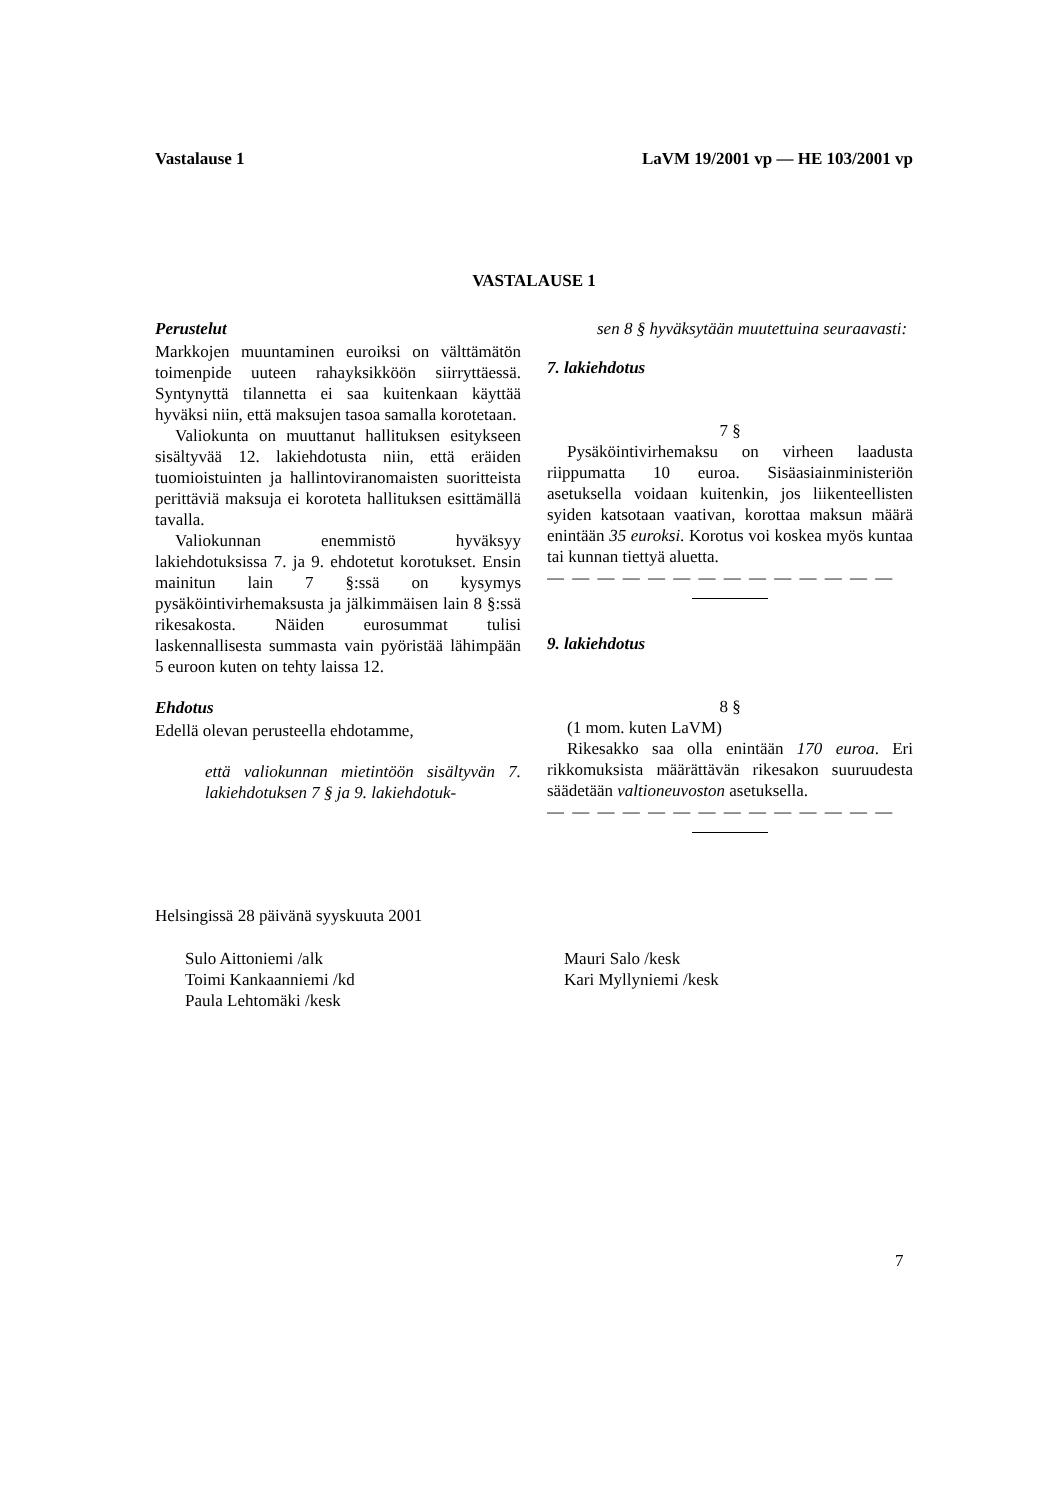Vastalause 1 LaVM 19/2001 vp — HE 103/2001 vp
VASTALAUSE 1
Perustelut
Markkojen muuntaminen euroiksi on välttämätön toimenpide uuteen rahayksikköön siirryttäessä. Syntynyttä tilannetta ei saa kuitenkaan käyttää hyväksi niin, että maksujen tasoa samalla korotetaan.
Valiokunta on muuttanut hallituksen esitykseen sisältyvää 12. lakiehdotusta niin, että eräiden tuomioistuinten ja hallintoviranomaisten suoritteista perittäviä maksuja ei koroteta hallituksen esittämällä tavalla.
Valiokunnan enemmistö hyväksyy lakiehdotuksissa 7. ja 9. ehdotetut korotukset. Ensin mainitun lain 7 §:ssä on kysymys pysäköintivirhemaksusta ja jälkimmäisen lain 8 §:ssä rikesakosta. Näiden eurosummat tulisi laskennallisesta summasta vain pyöristää lähimpään 5 euroon kuten on tehty laissa 12.
Ehdotus
Edellä olevan perusteella ehdotamme,
että valiokunnan mietintöön sisältyvän 7. lakiehdotuksen 7 § ja 9. lakiehdotuk-
sen 8 § hyväksytään muutettuina seuraavasti:
7. lakiehdotus
7 §
Pysäköintivirhemaksu on virheen laadusta riippumatta 10 euroa. Sisäasiainministeriön asetuksella voidaan kuitenkin, jos liikenteellisten syiden katsotaan vaativan, korottaa maksun määrä enintään 35 euroksi. Korotus voi koskea myös kuntaa tai kunnan tiettyä aluetta.
— — — — — — — — — — — — — —
9. lakiehdotus
8 §
(1 mom. kuten LaVM)
Rikesakko saa olla enintään 170 euroa. Eri rikkomuksista määrättävän rikesakon suuruudesta säädetään valtioneuvoston asetuksella.
— — — — — — — — — — — — — —
Helsingissä 28 päivänä syyskuuta 2001
Sulo Aittoniemi /alk
Toimi Kankaanniemi /kd
Paula Lehtomäki /kesk
Mauri Salo /kesk
Kari Myllyniemi /kesk
7